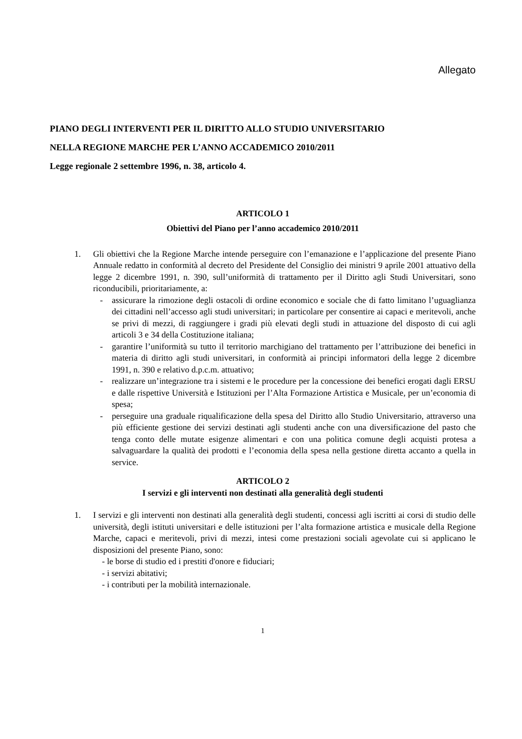Allegato
PIANO DEGLI INTERVENTI PER IL DIRITTO ALLO STUDIO UNIVERSITARIO
NELLA REGIONE MARCHE PER L’ANNO ACCADEMICO 2010/2011
Legge regionale 2 settembre 1996, n. 38, articolo 4.
ARTICOLO 1
Obiettivi del Piano per l’anno accademico 2010/2011
1. Gli obiettivi che la Regione Marche intende perseguire con l’emanazione e l’applicazione del presente Piano Annuale redatto in conformità al decreto del Presidente del Consiglio dei ministri 9 aprile 2001 attuativo della legge 2 dicembre 1991, n. 390, sull’uniformità di trattamento per il Diritto agli Studi Universitari, sono riconducibili, prioritariamente, a:
- assicurare la rimozione degli ostacoli di ordine economico e sociale che di fatto limitano l’uguaglianza dei cittadini nell’accesso agli studi universitari; in particolare per consentire ai capaci e meritevoli, anche se privi di mezzi, di raggiungere i gradi più elevati degli studi in attuazione del disposto di cui agli articoli 3 e 34 della Costituzione italiana;
- garantire l’uniformità su tutto il territorio marchigiano del trattamento per l’attribuzione dei benefici in materia di diritto agli studi universitari, in conformità ai principi informatori della legge 2 dicembre 1991, n. 390 e relativo d.p.c.m. attuativo;
- realizzare un’integrazione tra i sistemi e le procedure per la concessione dei benefici erogati dagli ERSU e dalle rispettive Università e Istituzioni per l’Alta Formazione Artistica e Musicale, per un’economia di spesa;
- perseguire una graduale riqualificazione della spesa del Diritto allo Studio Universitario, attraverso una più efficiente gestione dei servizi destinati agli studenti anche con una diversificazione del pasto che tenga conto delle mutate esigenze alimentari e con una politica comune degli acquisti protesa a salvaguardare la qualità dei prodotti e l’economia della spesa nella gestione diretta accanto a quella in service.
ARTICOLO 2
I servizi e gli interventi non destinati alla generalità degli studenti
1. I servizi e gli interventi non destinati alla generalità degli studenti, concessi agli iscritti ai corsi di studio delle università, degli istituti universitari e delle istituzioni per l’alta formazione artistica e musicale della Regione Marche, capaci e meritevoli, privi di mezzi, intesi come prestazioni sociali agevolate cui si applicano le disposizioni del presente Piano, sono:
- le borse di studio ed i prestiti d'onore e fiduciari;
- i servizi abitativi;
- i contributi per la mobilità internazionale.
1